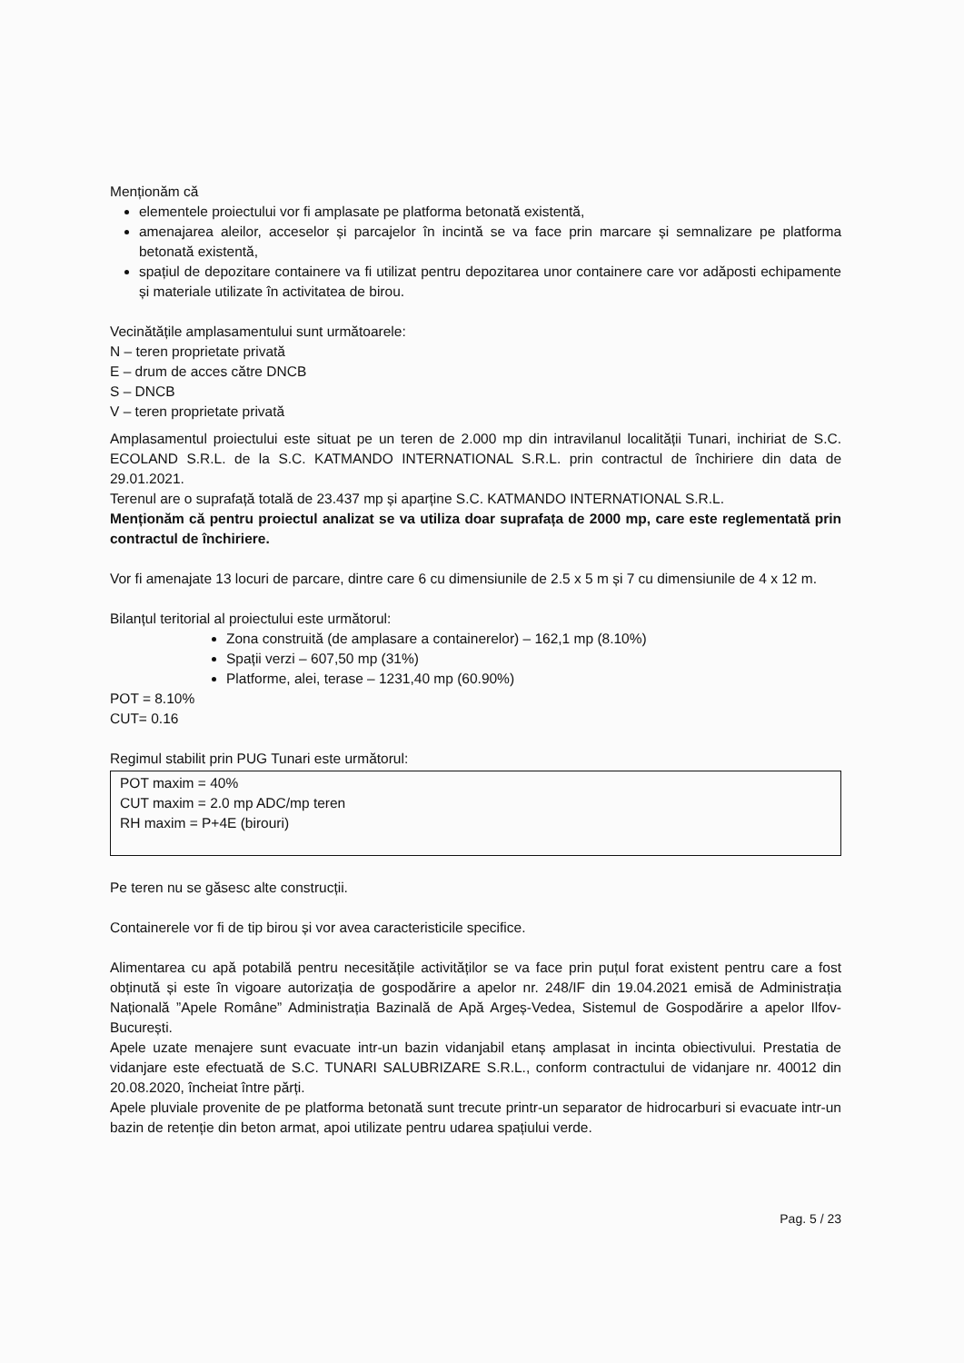Menționăm că
elementele proiectului vor fi amplasate pe platforma betonată existentă,
amenajarea aleilor, acceselor și parcajelor în incintă se va face prin marcare și semnalizare pe platforma betonată existentă,
spațiul de depozitare containere va fi utilizat pentru depozitarea unor containere care vor adăposti echipamente și materiale utilizate în activitatea de birou.
Vecinătățile amplasamentului sunt următoarele:
N – teren proprietate privată
E – drum de acces către DNCB
S – DNCB
V – teren proprietate privată
Amplasamentul proiectului este situat pe un teren de 2.000 mp din intravilanul localității Tunari, inchiriat de S.C. ECOLAND S.R.L. de la S.C. KATMANDO INTERNATIONAL S.R.L. prin contractul de închiriere din data de 29.01.2021.
Terenul are o suprafață totală de 23.437 mp și aparține S.C. KATMANDO INTERNATIONAL S.R.L.
Menționăm că pentru proiectul analizat se va utiliza doar suprafața de 2000 mp, care este reglementată prin contractul de închiriere.
Vor fi amenajate 13 locuri de parcare, dintre care 6 cu dimensiunile de 2.5 x 5 m și 7 cu dimensiunile de 4 x 12 m.
Bilanțul teritorial al proiectului este următorul:
Zona construită (de amplasare a containerelor) – 162,1 mp (8.10%)
Spații verzi – 607,50 mp (31%)
Platforme, alei, terase – 1231,40 mp (60.90%)
POT = 8.10%
CUT= 0.16
Regimul stabilit prin PUG Tunari este următorul:
POT maxim = 40%
CUT maxim = 2.0 mp ADC/mp teren
RH maxim = P+4E (birouri)
Pe teren nu se găsesc alte construcții.
Containerele vor fi de tip birou și vor avea caracteristicile specifice.
Alimentarea cu apă potabilă pentru necesitățile activităților se va face prin puțul forat existent pentru care a fost obținută și este în vigoare autorizația de gospodărire a apelor nr. 248/IF din 19.04.2021 emisă de Administrația Națională ”Apele Române” Administrația Bazinală de Apă Argeș-Vedea, Sistemul de Gospodărire a apelor Ilfov-București.
Apele uzate menajere sunt evacuate intr-un bazin vidanjabil etanș amplasat in incinta obiectivului. Prestatia de vidanjare este efectuată de S.C. TUNARI SALUBRIZARE S.R.L., conform contractului de vidanjare nr. 40012 din 20.08.2020, încheiat între părți.
Apele pluviale provenite de pe platforma betonată sunt trecute printr-un separator de hidrocarburi si evacuate intr-un bazin de retenție din beton armat, apoi utilizate pentru udarea spațiului verde.
Pag. 5 / 23